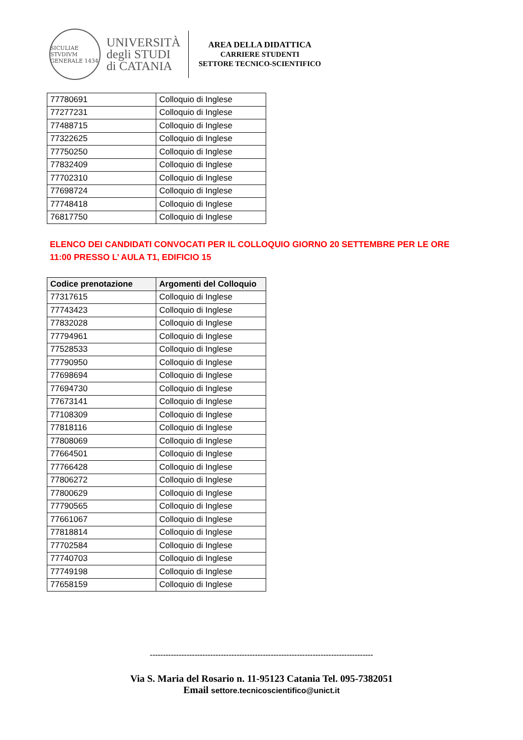SICULIAE STVDIVM GENERALE 1434
UNIVERSITÀ
degli STUDI
di CATANIA
AREA DELLA DIDATTICA
CARRIERE STUDENTI
SETTORE TECNICO-SCIENTIFICO
| 77780691 | Colloquio di Inglese |
| 77277231 | Colloquio di Inglese |
| 77488715 | Colloquio di Inglese |
| 77322625 | Colloquio di Inglese |
| 77750250 | Colloquio di Inglese |
| 77832409 | Colloquio di Inglese |
| 77702310 | Colloquio di Inglese |
| 77698724 | Colloquio di Inglese |
| 77748418 | Colloquio di Inglese |
| 76817750 | Colloquio di Inglese |
ELENCO DEI CANDIDATI CONVOCATI PER IL COLLOQUIO GIORNO 20 SETTEMBRE PER LE ORE 11:00 PRESSO L’ AULA T1, EDIFICIO 15
| Codice prenotazione | Argomenti del Colloquio |
| --- | --- |
| 77317615 | Colloquio di Inglese |
| 77743423 | Colloquio di Inglese |
| 77832028 | Colloquio di Inglese |
| 77794961 | Colloquio di Inglese |
| 77528533 | Colloquio di Inglese |
| 77790950 | Colloquio di Inglese |
| 77698694 | Colloquio di Inglese |
| 77694730 | Colloquio di Inglese |
| 77673141 | Colloquio di Inglese |
| 77108309 | Colloquio di Inglese |
| 77818116 | Colloquio di Inglese |
| 77808069 | Colloquio di Inglese |
| 77664501 | Colloquio di Inglese |
| 77766428 | Colloquio di Inglese |
| 77806272 | Colloquio di Inglese |
| 77800629 | Colloquio di Inglese |
| 77790565 | Colloquio di Inglese |
| 77661067 | Colloquio di Inglese |
| 77818814 | Colloquio di Inglese |
| 77702584 | Colloquio di Inglese |
| 77740703 | Colloquio di Inglese |
| 77749198 | Colloquio di Inglese |
| 77658159 | Colloquio di Inglese |
-------------------------------------------------------------------------------------
Via S. Maria del Rosario n. 11-95123 Catania Tel. 095-7382051
Email settore.tecnicoscientifico@unict.it